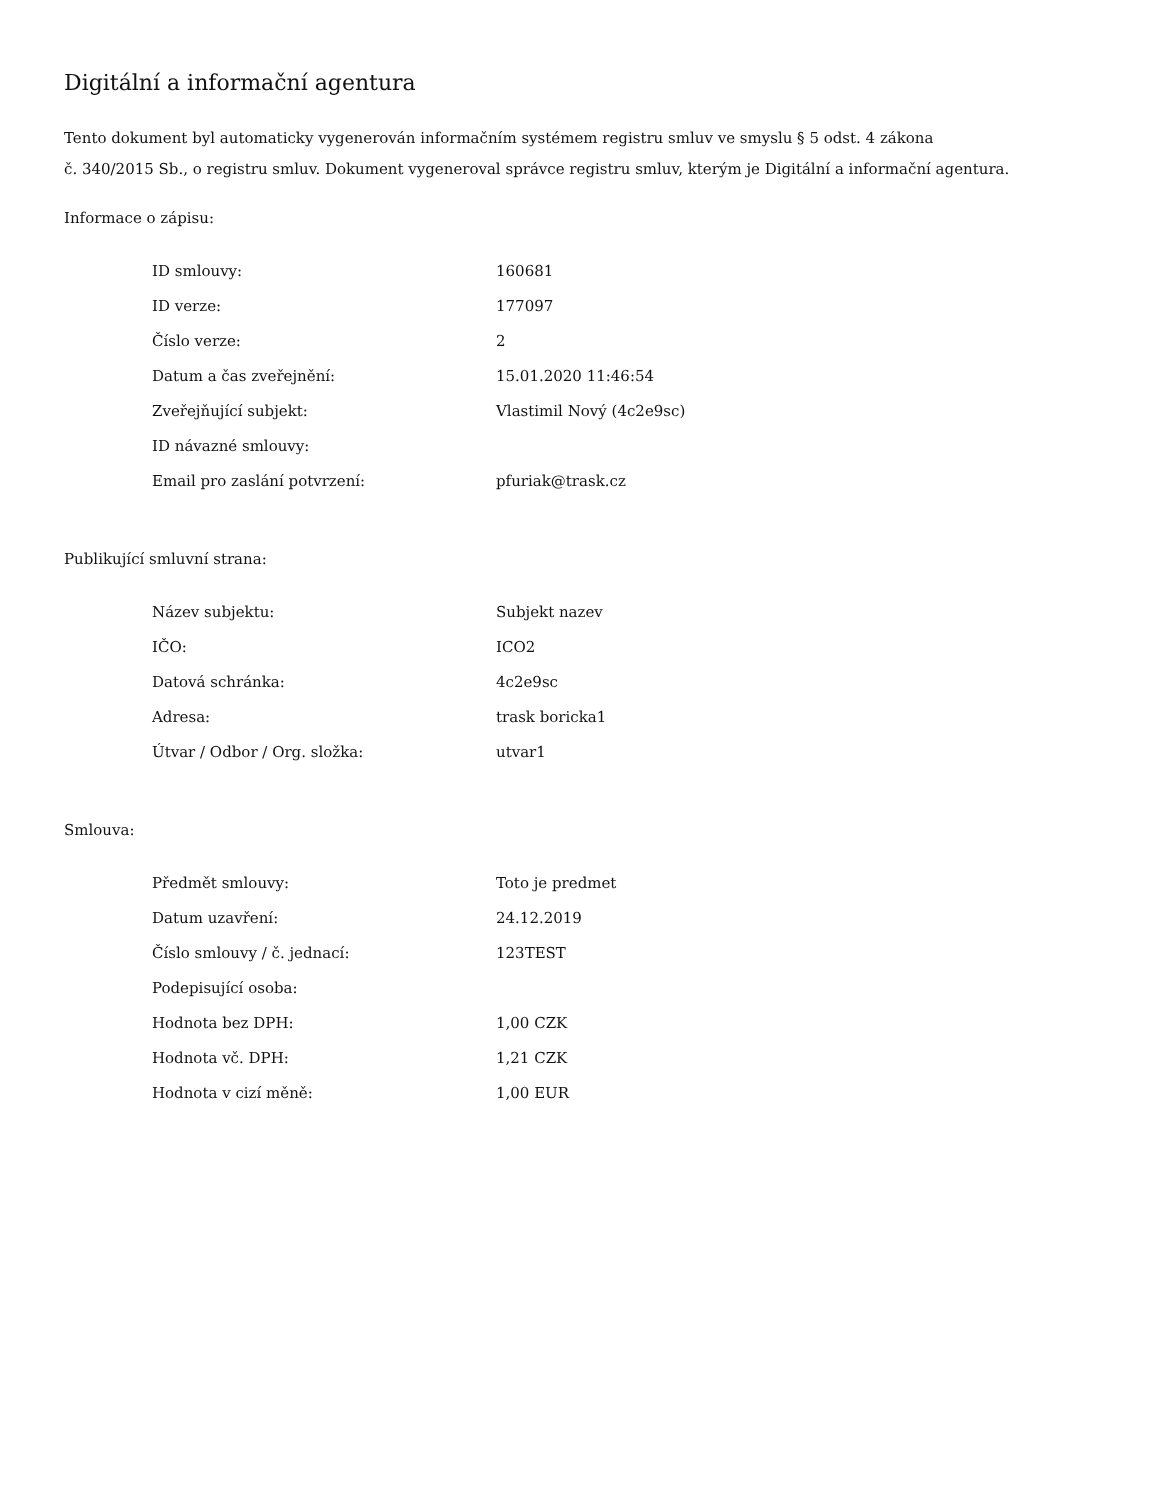Digitální a informační agentura
Tento dokument byl automaticky vygenerován informačním systémem registru smluv ve smyslu § 5 odst. 4 zákona
č. 340/2015 Sb., o registru smluv. Dokument vygeneroval správce registru smluv, kterým je Digitální a informační agentura.
Informace o zápisu:
| ID smlouvy: | 160681 |
| ID verze: | 177097 |
| Číslo verze: | 2 |
| Datum a čas zveřejnění: | 15.01.2020 11:46:54 |
| Zveřejňující subjekt: | Vlastimil Nový (4c2e9sc) |
| ID návazné smlouvy: | |
| Email pro zaslání potvrzení: | pfuriak@trask.cz |
Publikující smluvní strana:
| Název subjektu: | Subjekt nazev |
| IČO: | ICO2 |
| Datová schránka: | 4c2e9sc |
| Adresa: | trask boricka1 |
| Útvar / Odbor / Org. složka: | utvar1 |
Smlouva:
| Předmět smlouvy: | Toto je predmet |
| Datum uzavření: | 24.12.2019 |
| Číslo smlouvy / č. jednací: | 123TEST |
| Podepisující osoba: | |
| Hodnota bez DPH: | 1,00 CZK |
| Hodnota vč. DPH: | 1,21 CZK |
| Hodnota v cizí měně: | 1,00 EUR |